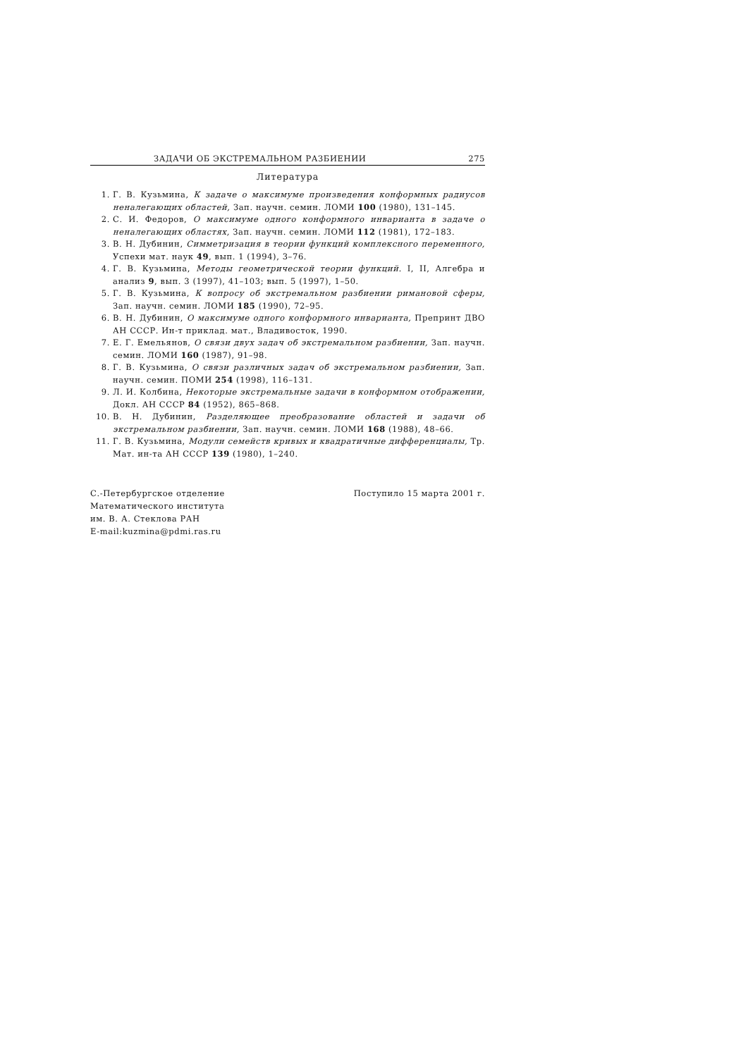ЗАДАЧИ ОБ ЭКСТРЕМАЛЬНОМ РАЗБИЕНИИ 275
Литература
1. Г. В. Кузьмина, К задаче о максимуме произведения конформных радиусов неналегающих областей, Зап. научн. семин. ЛОМИ 100 (1980), 131–145.
2. С. И. Федоров, О максимуме одного конформного инварианта в задаче о неналегающих областях, Зап. научн. семин. ЛОМИ 112 (1981), 172–183.
3. В. Н. Дубинин, Симметризация в теории функций комплексного переменного, Успехи мат. наук 49, вып. 1 (1994), 3–76.
4. Г. В. Кузьмина, Методы геометрической теории функций. I, II, Алгебра и анализ 9, вып. 3 (1997), 41–103; вып. 5 (1997), 1–50.
5. Г. В. Кузьмина, К вопросу об экстремальном разбиении римановой сферы, Зап. научн. семин. ЛОМИ 185 (1990), 72–95.
6. В. Н. Дубинин, О максимуме одного конформного инварианта, Препринт ДВО АН СССР. Ин-т приклад. мат., Владивосток, 1990.
7. Е. Г. Емельянов, О связи двух задач об экстремальном разбиении, Зап. научн. семин. ЛОМИ 160 (1987), 91–98.
8. Г. В. Кузьмина, О связи различных задач об экстремальном разбиении, Зап. научн. семин. ПОМИ 254 (1998), 116–131.
9. Л. И. Колбина, Некоторые экстремальные задачи в конформном отображении, Докл. АН СССР 84 (1952), 865–868.
10. В. Н. Дубинин, Разделяющее преобразование областей и задачи об экстремальном разбиении, Зап. научн. семин. ЛОМИ 168 (1988), 48–66.
11. Г. В. Кузьмина, Модули семейств кривых и квадратичные дифференциалы, Тр. Мат. ин-та АН СССР 139 (1980), 1–240.
С.-Петербургское отделение
Математического института
им. В. А. Стеклова РАН
E-mail:kuzmina@pdmi.ras.ru
Поступило 15 марта 2001 г.